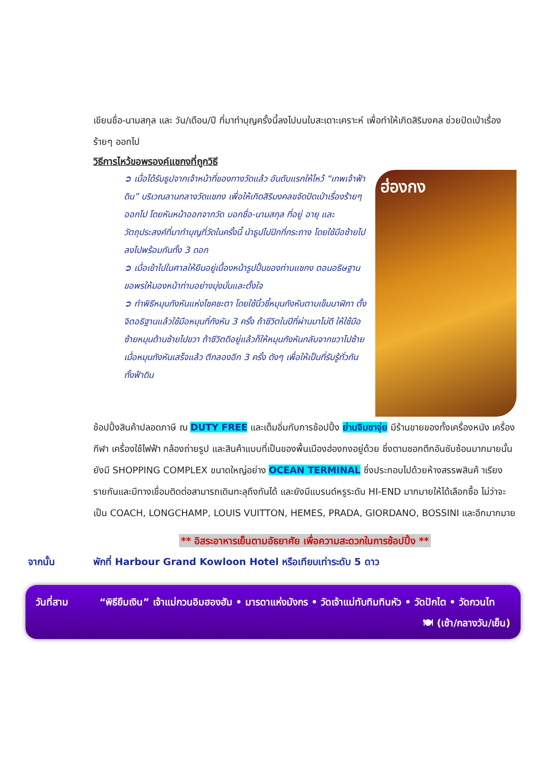เขียนชื่อ-นามสกุล และ วัน/เดือน/ปี ที่มาทำบุญครั้งนี้ลงไปบนใบสะเดาะเคราะห์ เพื่อทำให้เกิดสิริมงคล ช่วยปัดเป่าเรื่องร้ายๆ ออกไป
วิธีการไหว้ขอพรองค์แชกงที่ถูกวิธี
➲ เมื่อได้รับธูปจากเจ้าหน้าที่ของทางวัดแล้ว อันดับแรกให้ไหว้ “เทพเจ้าฟ้าดิน” บริเวณลานกลางวัดแชกง เพื่อให้เกิดสิริมงคลขจัดปัดเป่าเรื่องร้ายๆ ออกไป โดยหันหน้าออกจากวัด บอกชื่อ-นามสกุล ที่อยู่ อายุ และวัตถุประสงค์ที่มาทำบุญที่วัดในครั้งนี้ นำธูปไปปักที่กระถาง โดยใช้มือซ้ายไปลงไปพร้อมกันทั้ง 3 ดอก
➲ เมื่อเข้าไปในศาลให้ยืนอยู่เบื้องหน้ารูปปั้นของท่านแชกง ตอนอธิษฐานขอพรให้มองหน้าท่านอย่างมุ่งมั่นและตั้งใจ
➲ ทำพิธีหมุนกังหันแห่งโชคชะตา โดยใช้นิ้วชี้หมุนกังหันตามเข็มนาฬิกา ตั้งจิตอธิฐานแล้วใช้มือหมุนที่กังหัน 3 ครั้ง ถ้าชีวิตในปีที่ผ่านมาไม่ดี ให้ใช้มือซ้ายหมุนด้านซ้ายไปขวา ถ้าชีวิตดีอยู่แล้วก็ให้หมุนกังหันกลับจากขวาไปซ้าย เมื่อหมุนกังหันเสร็จแล้ว ตีกลองอีก 3 ครั้ง ดังๆ เพื่อให้เป็นที่รับรู้ทั่วกันทั้งฟ้าดิน
ฮ่องกง
ช้อปปิ้งสินค้าปลอดภาษี ณ DUTY FREE และเต็มอิ่มกับการช้อปปิ้ง ย่านจิมซาจุ่ย มีร้านขายของทั้งเครื่องหนัง เครื่องกีฬา เครื่องใช้ไฟฟ้า กล้องถ่ายรูป และสินค้าแบบที่เป็นของพื้นเมืองฮ่องกงอยู่ด้วย ซึ่งตามซอกตึกอันซับซ้อนมากมายนั้น ยังมี SHOPPING COMPLEX ขนาดใหญ่อย่าง OCEAN TERMINAL ซึ่งประกอบไปด้วยห้างสรรพสินค้ าเรียงรายกันและมีทางเชื่อมติดต่อสามารถเดินทะลุถึงกันได้ และยังมีแบรนด์หรูระดับ HI-END มากมายให้ได้เลือกซื้อ ไม่ว่าจะเป็น COACH, LONGCHAMP, LOUIS VUITTON, HEMES, PRADA, GIORDANO, BOSSINI และอีกมากมาย
** อิสระอาหารเย็นตามอัธยาศัย เพื่อความสะดวกในการช้อปปิ้ง **
จากนั้น พักที่ Harbour Grand Kowloon Hotel หรือเทียบเท่าระดับ 5 ดาว
วันที่สาม “พิธียืมเงิน” เจ้าแม่กวนอิมฮองฮัม • มารดาแห่งมังกร • วัดเจ้าแม่ทับทิมทินหัว • วัดปักไต • วัดกวนไท
🍽 (เช้า/กลางวัน/เย็น)